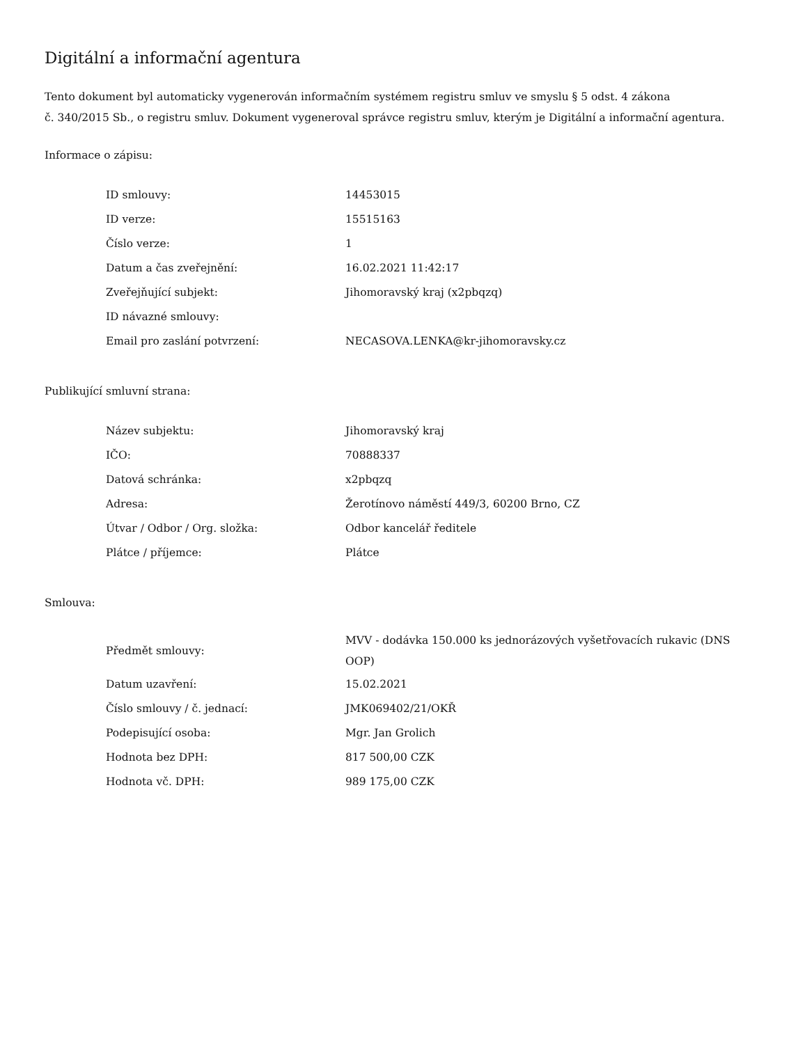Digitální a informační agentura
Tento dokument byl automaticky vygenerován informačním systémem registru smluv ve smyslu § 5 odst. 4 zákona
č. 340/2015 Sb., o registru smluv. Dokument vygeneroval správce registru smluv, kterým je Digitální a informační agentura.
Informace o zápisu:
| ID smlouvy: | 14453015 |
| ID verze: | 15515163 |
| Číslo verze: | 1 |
| Datum a čas zveřejnění: | 16.02.2021 11:42:17 |
| Zveřejňující subjekt: | Jihomoravský kraj (x2pbqzq) |
| ID návazné smlouvy: | |
| Email pro zaslání potvrzení: | NECASOVA.LENKA@kr-jihomoravsky.cz |
Publikující smluvní strana:
| Název subjektu: | Jihomoravský kraj |
| IČO: | 70888337 |
| Datová schránka: | x2pbqzq |
| Adresa: | Žerotínovo náměstí 449/3, 60200 Brno, CZ |
| Útvar / Odbor / Org. složka: | Odbor kancelář ředitele |
| Plátce / příjemce: | Plátce |
Smlouva:
| Předmět smlouvy: | MVV - dodávka 150.000 ks jednorázových vyšetřovacích rukavic (DNS OOP) |
| Datum uzavření: | 15.02.2021 |
| Číslo smlouvy / č. jednací: | JMK069402/21/OKŘ |
| Podepisující osoba: | Mgr. Jan Grolich |
| Hodnota bez DPH: | 817 500,00 CZK |
| Hodnota vč. DPH: | 989 175,00 CZK |